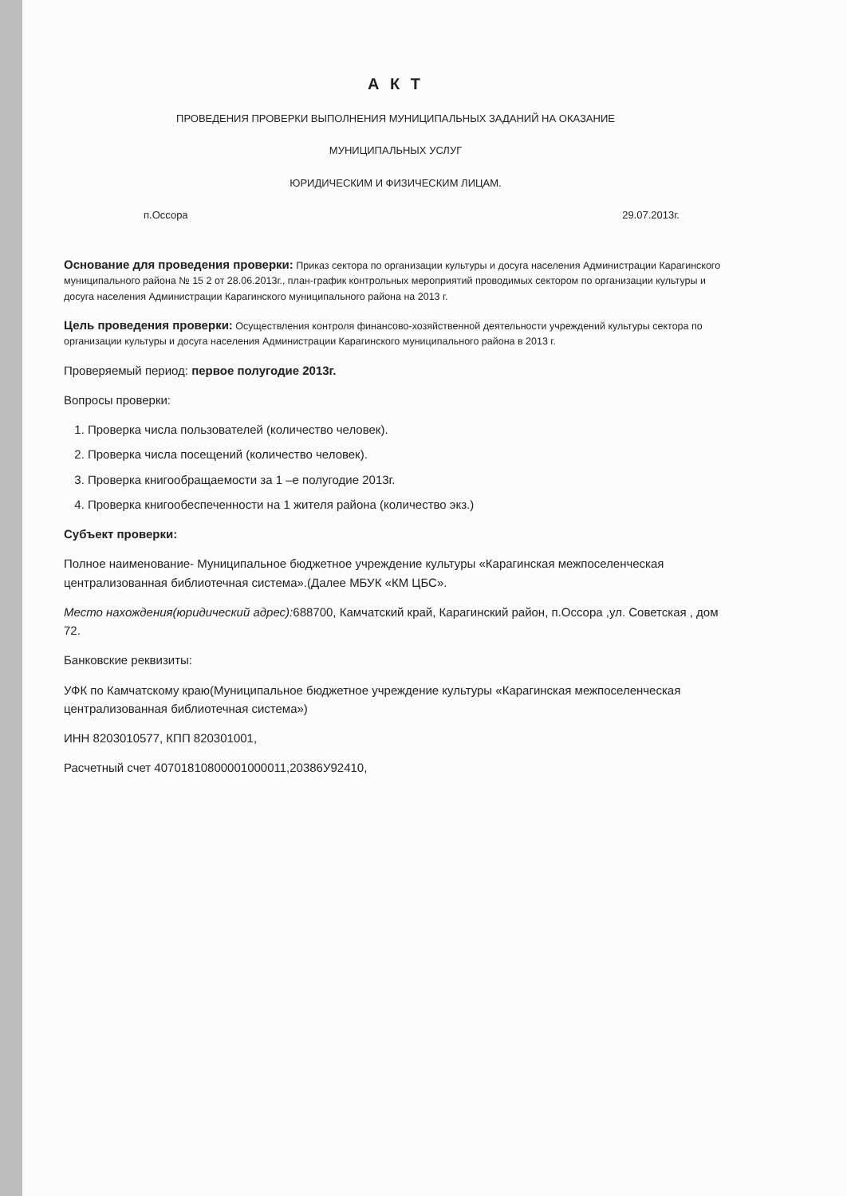А К Т
ПРОВЕДЕНИЯ ПРОВЕРКИ ВЫПОЛНЕНИЯ МУНИЦИПАЛЬНЫХ ЗАДАНИЙ НА ОКАЗАНИЕ
МУНИЦИПАЛЬНЫХ УСЛУГ
ЮРИДИЧЕСКИМ И ФИЗИЧЕСКИМ ЛИЦАМ.
п.Оссора 29.07.2013г.
Основание для проведения проверки: Приказ сектора по организации культуры и досуга населения Администрации Карагинского муниципального района № 15 2 от 28.06.2013г., план-график контрольных мероприятий проводимых сектором по организации культуры и досуга населения Администрации Карагинского муниципального района на 2013 г.
Цель проведения проверки: Осуществления контроля финансово-хозяйственной деятельности учреждений культуры сектора по организации культуры и досуга населения Администрации Карагинского муниципального района в 2013 г.
Проверяемый период: первое полугодие 2013г.
Вопросы проверки:
1. Проверка числа пользователей (количество человек).
2. Проверка числа посещений (количество человек).
3. Проверка книгообращаемости за 1 –е полугодие 2013г.
4. Проверка книгообеспеченности на 1 жителя района (количество экз.)
Субъект проверки:
Полное наименование- Муниципальное бюджетное учреждение культуры «Карагинская межпоселенческая централизованная библиотечная система».(Далее МБУК «КМ ЦБС».
Место нахождения(юридический адрес): 688700, Камчатский край, Карагинский район, п.Оссора ,ул. Советская , дом 72.
Банковские реквизиты:
УФК по Камчатскому краю(Муниципальное бюджетное учреждение культуры «Карагинская межпоселенческая централизованная библиотечная система»)
ИНН 8203010577, КПП 820301001,
Расчетный счет 40701810800001000011,20386У92410,